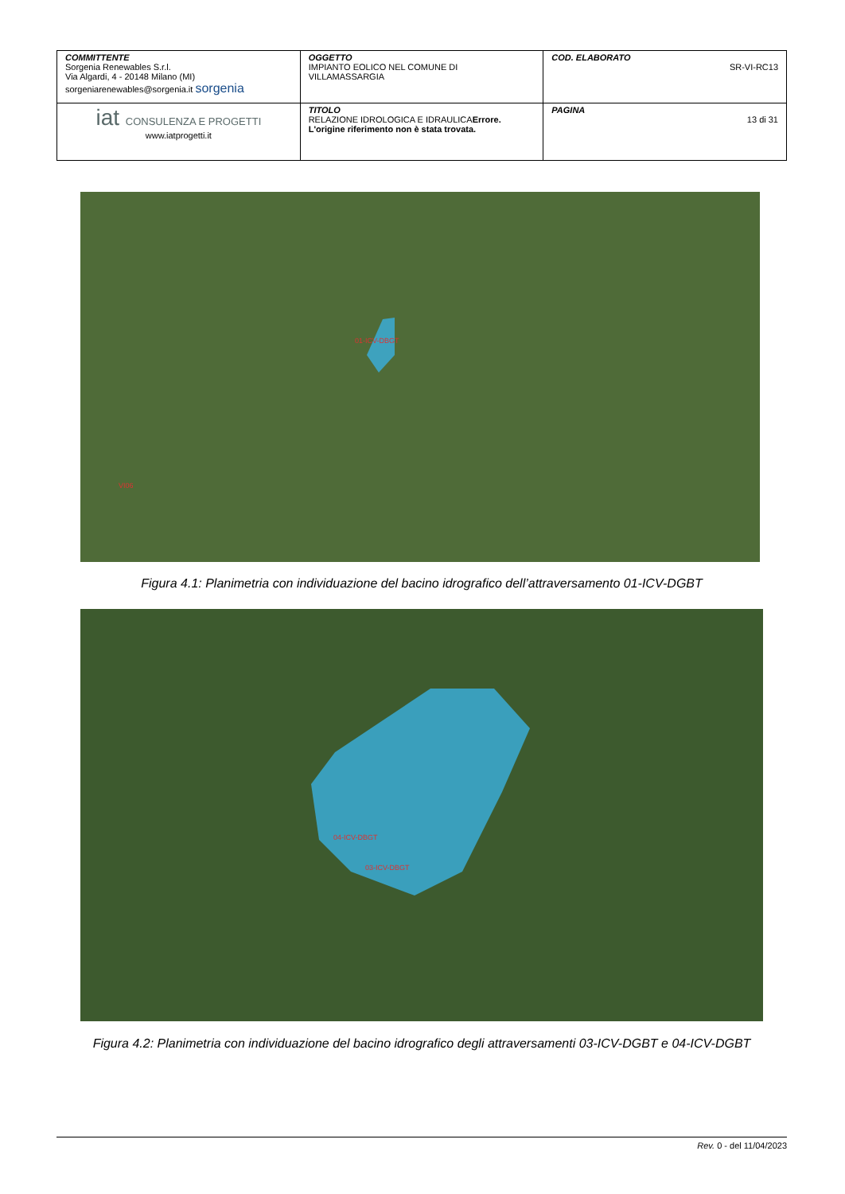| COMMITTENTE Sorgenia Renewables S.r.l. Via Algardi, 4 - 20148 Milano (MI) sorgeniarenewables@sorgenia.it sorgenia | OGGETTO IMPIANTO EOLICO NEL COMUNE DI VILLAMASSARGIA | COD. ELABORATO SR-VI-RC13 |
| iat CONSULENZA E PROGETTI www.iatprogetti.it | TITOLO RELAZIONE IDROLOGICA E IDRAULICA Errore. L'origine riferimento non è stata trovata. | PAGINA 13 di 31 |
01-ICV-DBGT
VI06
Figura 4.1: Planimetria con individuazione del bacino idrografico dell’attraversamento 01-ICV-DGBT
04-ICV-DBGT
03-ICV-DBGT
Figura 4.2: Planimetria con individuazione del bacino idrografico degli attraversamenti 03-ICV-DGBT e 04-ICV-DGBT
Rev. 0 - del 11/04/2023